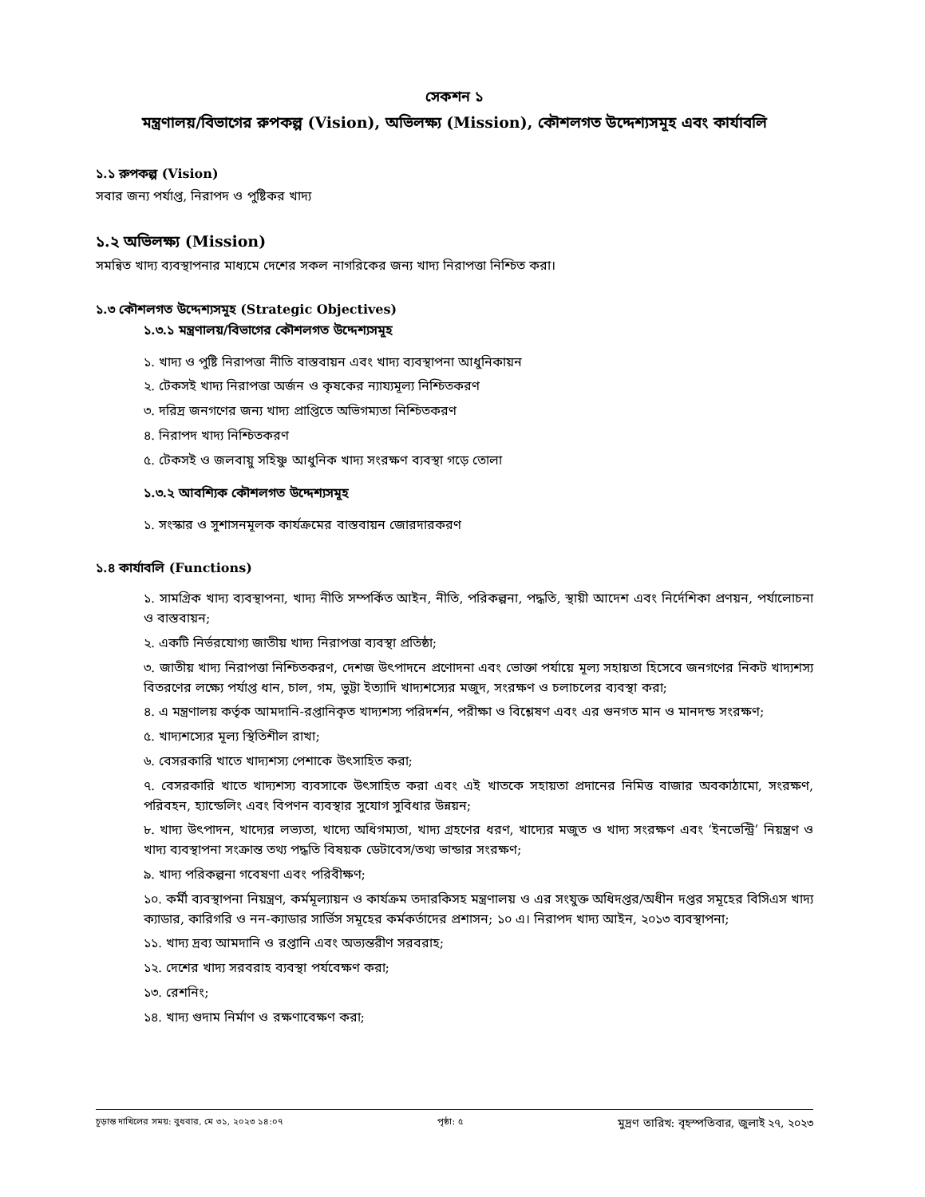সেকশন ১
মন্ত্রণালয়/বিভাগের রুপকল্প (Vision), অভিলক্ষ্য (Mission), কৌশলগত উদ্দেশ্যসমূহ এবং কার্যাবলি
১.১ রুপকল্প (Vision)
সবার জন্য পর্যাপ্ত, নিরাপদ ও পুষ্টিকর খাদ্য
১.২ অভিলক্ষ্য (Mission)
সমন্বিত খাদ্য ব্যবস্থাপনার মাধ্যমে দেশের সকল নাগরিকের জন্য খাদ্য নিরাপত্তা নিশ্চিত করা।
১.৩ কৌশলগত উদ্দেশ্যসমূহ (Strategic Objectives)
১.৩.১ মন্ত্রণালয়/বিভাগের কৌশলগত উদ্দেশ্যসমূহ
১. খাদ্য ও পুষ্টি নিরাপত্তা নীতি বাস্তবায়ন এবং খাদ্য ব্যবস্থাপনা আধুনিকায়ন
২. টেকসই খাদ্য নিরাপত্তা অর্জন ও কৃষকের ন্যায্যমূল্য নিশ্চিতকরণ
৩. দরিদ্র জনগণের জন্য খাদ্য প্রাপ্তিতে অভিগম্যতা নিশ্চিতকরণ
৪. নিরাপদ খাদ্য নিশ্চিতকরণ
৫. টেকসই ও জলবায়ু সহিষ্ণু আধুনিক খাদ্য সংরক্ষণ ব্যবস্থা গড়ে তোলা
১.৩.২ আবশ্যিক কৌশলগত উদ্দেশ্যসমূহ
১. সংস্কার ও সুশাসনমূলক কার্যক্রমের বাস্তবায়ন জোরদারকরণ
১.৪ কার্যাবলি (Functions)
১. সামগ্রিক খাদ্য ব্যবস্থাপনা, খাদ্য নীতি সম্পর্কিত আইন, নীতি, পরিকল্পনা, পদ্ধতি, স্থায়ী আদেশ এবং নির্দেশিকা প্রণয়ন, পর্যালোচনা ও বাস্তবায়ন;
২. একটি নির্ভরযোগ্য জাতীয় খাদ্য নিরাপত্তা ব্যবস্থা প্রতিষ্ঠা;
৩. জাতীয় খাদ্য নিরাপত্তা নিশ্চিতকরণ, দেশজ উৎপাদনে প্রণোদনা এবং ভোক্তা পর্যায়ে মূল্য সহায়তা হিসেবে জনগণের নিকট খাদ্যশস্য বিতরণের লক্ষ্যে পর্যাপ্ত ধান, চাল, গম, ভুট্টা ইত্যাদি খাদ্যশস্যের মজুদ, সংরক্ষণ ও চলাচলের ব্যবস্থা করা;
৪. এ মন্ত্রণালয় কর্তৃক আমদানি-রপ্তানিকৃত খাদ্যশস্য পরিদর্শন, পরীক্ষা ও বিশ্লেষণ এবং এর গুনগত মান ও মানদন্ড সংরক্ষণ;
৫. খাদ্যশস্যের মূল্য স্থিতিশীল রাখা;
৬. বেসরকারি খাতে খাদ্যশস্য পেশাকে উৎসাহিত করা;
৭. বেসরকারি খাতে খাদ্যশস্য ব্যবসাকে উৎসাহিত করা এবং এই খাতকে সহায়তা প্রদানের নিমিত্ত বাজার অবকাঠামো, সংরক্ষণ, পরিবহন, হ্যান্ডেলিং এবং বিপণন ব্যবস্থার সুযোগ সুবিধার উন্নয়ন;
৮. খাদ্য উৎপাদন, খাদ্যের লভ্যতা, খাদ্যে অধিগম্যতা, খাদ্য গ্রহণের ধরণ, খাদ্যের মজুত ও খাদ্য সংরক্ষণ এবং ‘ইনভেন্ট্রি’ নিয়ন্ত্রণ ও খাদ্য ব্যবস্থাপনা সংক্রান্ত তথ্য পদ্ধতি বিষয়ক ডেটাবেস/তথ্য ভান্ডার সংরক্ষণ;
৯. খাদ্য পরিকল্পনা গবেষণা এবং পরিবীক্ষণ;
১০. কর্মী ব্যবস্থাপনা নিয়ন্ত্রণ, কর্মমূল্যায়ন ও কার্যক্রম তদারকিসহ মন্ত্রণালয় ও এর সংযুক্ত অধিদপ্তর/অধীন দপ্তর সমূহের বিসিএস খাদ্য ক্যাডার, কারিগরি ও নন-ক্যাডার সার্ভিস সমূহের কর্মকর্তাদের প্রশাসন; ১০ এ। নিরাপদ খাদ্য আইন, ২০১৩ ব্যবস্থাপনা;
১১. খাদ্য দ্রব্য আমদানি ও রপ্তানি এবং অভ্যন্তরীণ সরবরাহ;
১২. দেশের খাদ্য সরবরাহ ব্যবস্থা পর্যবেক্ষণ করা;
১৩. রেশনিং;
১৪. খাদ্য গুদাম নির্মাণ ও রক্ষণাবেক্ষণ করা;
চূড়ান্ত দাখিলের সময়: বুধবার, মে ৩১, ২০২৩ ১৪:০৭ পৃষ্ঠা: ৫ মুদ্রণ তারিখ: বৃহস্পতিবার, জুলাই ২৭, ২০২৩